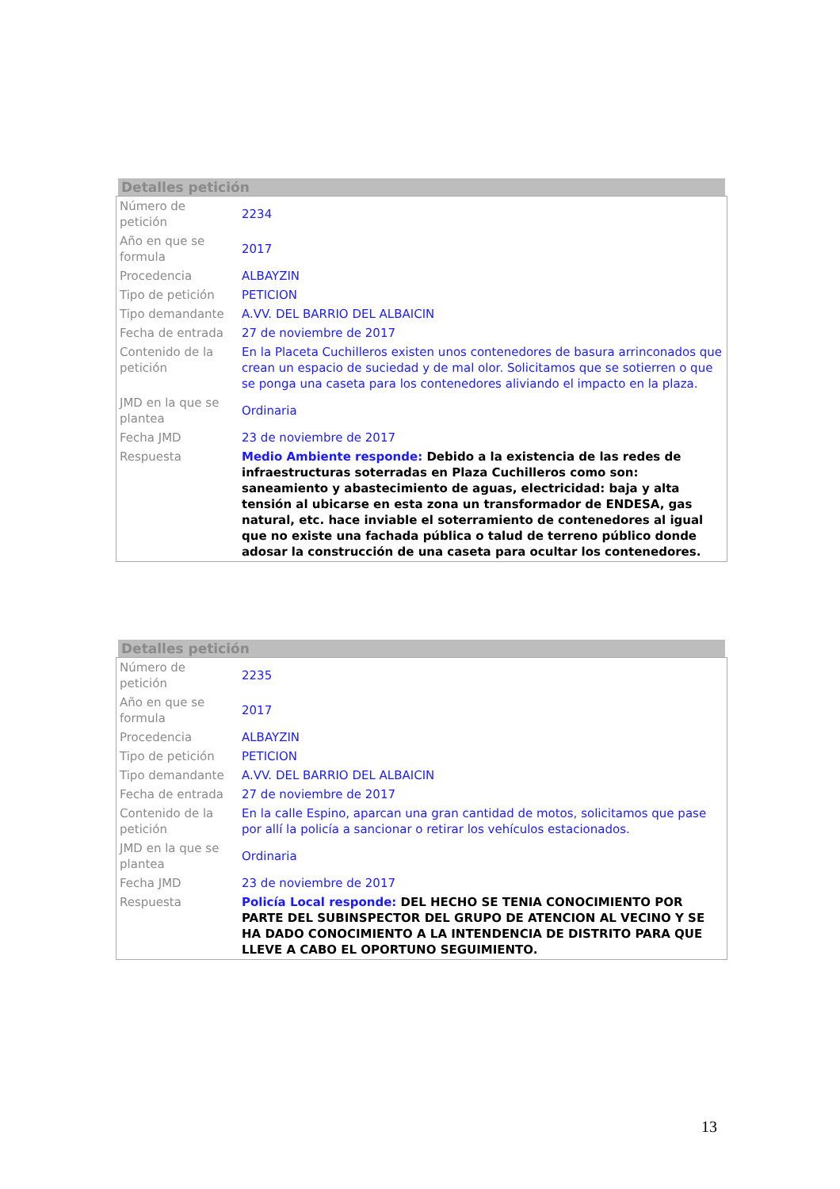Detalles petición
| Número de petición | 2234 |
| Año en que se formula | 2017 |
| Procedencia | ALBAYZIN |
| Tipo de petición | PETICION |
| Tipo demandante | A.VV. DEL BARRIO DEL ALBAICIN |
| Fecha de entrada | 27 de noviembre de 2017 |
| Contenido de la petición | En la Placeta Cuchilleros existen unos contenedores de basura arrinconados que crean un espacio de suciedad y de mal olor. Solicitamos que se sotierren o que se ponga una caseta para los contenedores aliviando el impacto en la plaza. |
| JMD en la que se plantea | Ordinaria |
| Fecha JMD | 23 de noviembre de 2017 |
| Respuesta | Medio Ambiente responde: Debido a la existencia de las redes de infraestructuras soterradas en Plaza Cuchilleros como son: saneamiento y abastecimiento de aguas, electricidad: baja y alta tensión al ubicarse en esta zona un transformador de ENDESA, gas natural, etc. hace inviable el soterramiento de contenedores al igual que no existe una fachada pública o talud de terreno público donde adosar la construcción de una caseta para ocultar los contenedores. |
Detalles petición
| Número de petición | 2235 |
| Año en que se formula | 2017 |
| Procedencia | ALBAYZIN |
| Tipo de petición | PETICION |
| Tipo demandante | A.VV. DEL BARRIO DEL ALBAICIN |
| Fecha de entrada | 27 de noviembre de 2017 |
| Contenido de la petición | En la calle Espino, aparcan una gran cantidad de motos, solicitamos que pase por allí la policía a sancionar o retirar los vehículos estacionados. |
| JMD en la que se plantea | Ordinaria |
| Fecha JMD | 23 de noviembre de 2017 |
| Respuesta | Policía Local responde: DEL HECHO SE TENIA CONOCIMIENTO POR PARTE DEL SUBINSPECTOR DEL GRUPO DE ATENCION AL VECINO Y SE HA DADO CONOCIMIENTO A LA INTENDENCIA DE DISTRITO PARA QUE LLEVE A CABO EL OPORTUNO SEGUIMIENTO. |
13